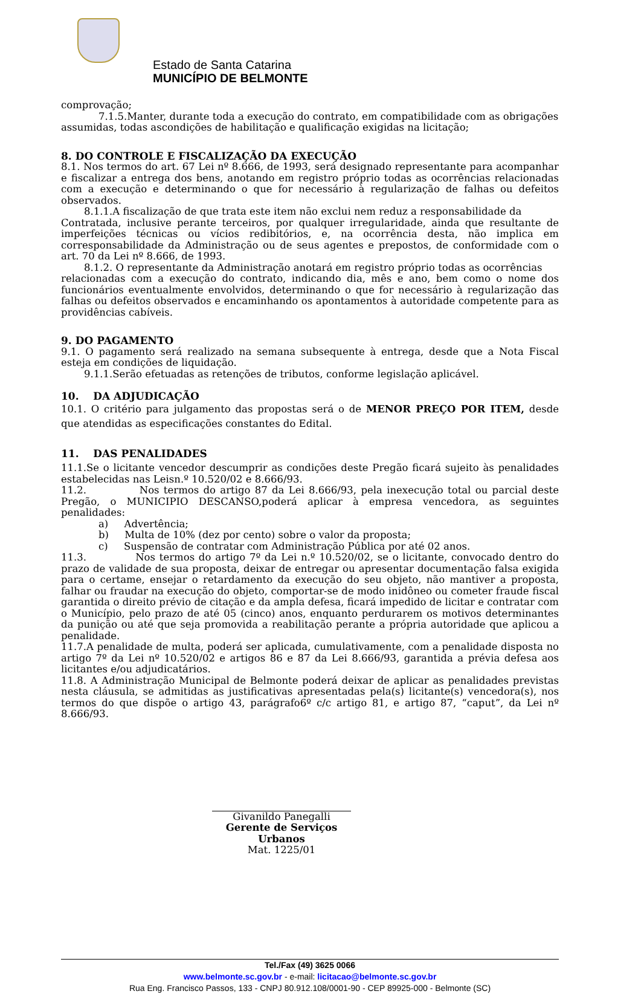Estado de Santa Catarina
MUNICÍPIO DE BELMONTE
comprovação;
7.1.5.Manter, durante toda a execução do contrato, em compatibilidade com as obrigações
assumidas, todas ascondições de habilitação e qualificação exigidas na licitação;
8. DO CONTROLE E FISCALIZAÇÃO DA EXECUÇÃO
8.1. Nos termos do art. 67 Lei nº 8.666, de 1993, será designado representante para acompanhar e fiscalizar a entrega dos bens, anotando em registro próprio todas as ocorrências relacionadas com a execução e determinando o que for necessário à regularização de falhas ou defeitos observados.
8.1.1.A fiscalização de que trata este item não exclui nem reduz a responsabilidade da
Contratada, inclusive perante terceiros, por qualquer irregularidade, ainda que resultante de imperfeições técnicas ou vícios redibitórios, e, na ocorrência desta, não implica em corresponsabilidade da Administração ou de seus agentes e prepostos, de conformidade com o art. 70 da Lei nº 8.666, de 1993.
8.1.2. O representante da Administração anotará em registro próprio todas as ocorrências
relacionadas com a execução do contrato, indicando dia, mês e ano, bem como o nome dos funcionários eventualmente envolvidos, determinando o que for necessário à regularização das falhas ou defeitos observados e encaminhando os apontamentos à autoridade competente para as providências cabíveis.
9. DO PAGAMENTO
9.1. O pagamento será realizado na semana subsequente à entrega, desde que a Nota Fiscal esteja em condições de liquidação.
9.1.1.Serão efetuadas as retenções de tributos, conforme legislação aplicável.
10. DA ADJUDICAÇÃO
10.1. O critério para julgamento das propostas será o de MENOR PREÇO POR ITEM, desde que atendidas as especificações constantes do Edital.
11. DAS PENALIDADES
11.1.Se o licitante vencedor descumprir as condições deste Pregão ficará sujeito às penalidades estabelecidas nas Leisn.º 10.520/02 e 8.666/93.
11.2. Nos termos do artigo 87 da Lei 8.666/93, pela inexecução total ou parcial deste Pregão, o MUNICIPIO DESCANSO,poderá aplicar à empresa vencedora, as seguintes penalidades:
a) Advertência;
b) Multa de 10% (dez por cento) sobre o valor da proposta;
c) Suspensão de contratar com Administração Pública por até 02 anos.
11.3. Nos termos do artigo 7º da Lei n.º 10.520/02, se o licitante, convocado dentro do prazo de validade de sua proposta, deixar de entregar ou apresentar documentação falsa exigida para o certame, ensejar o retardamento da execução do seu objeto, não mantiver a proposta, falhar ou fraudar na execução do objeto, comportar-se de modo inidôneo ou cometer fraude fiscal garantida o direito prévio de citação e da ampla defesa, ficará impedido de licitar e contratar com o Município, pelo prazo de até 05 (cinco) anos, enquanto perdurarem os motivos determinantes da punição ou até que seja promovida a reabilitação perante a própria autoridade que aplicou a penalidade.
11.7.A penalidade de multa, poderá ser aplicada, cumulativamente, com a penalidade disposta no artigo 7º da Lei nº 10.520/02 e artigos 86 e 87 da Lei 8.666/93, garantida a prévia defesa aos licitantes e/ou adjudicatários.
11.8. A Administração Municipal de Belmonte poderá deixar de aplicar as penalidades previstas nesta cláusula, se admitidas as justificativas apresentadas pela(s) licitante(s) vencedora(s), nos termos do que dispõe o artigo 43, parágrafo6º c/c artigo 81, e artigo 87, “caput”, da Lei nº 8.666/93.
Givanildo Panegalli
Gerente de Serviços Urbanos
Mat. 1225/01
Tel./Fax (49) 3625 0066
www.belmonte.sc.gov.br - e-mail: licitacao@belmonte.sc.gov.br
Rua Eng. Francisco Passos, 133 - CNPJ 80.912.108/0001-90 - CEP 89925-000 - Belmonte (SC)